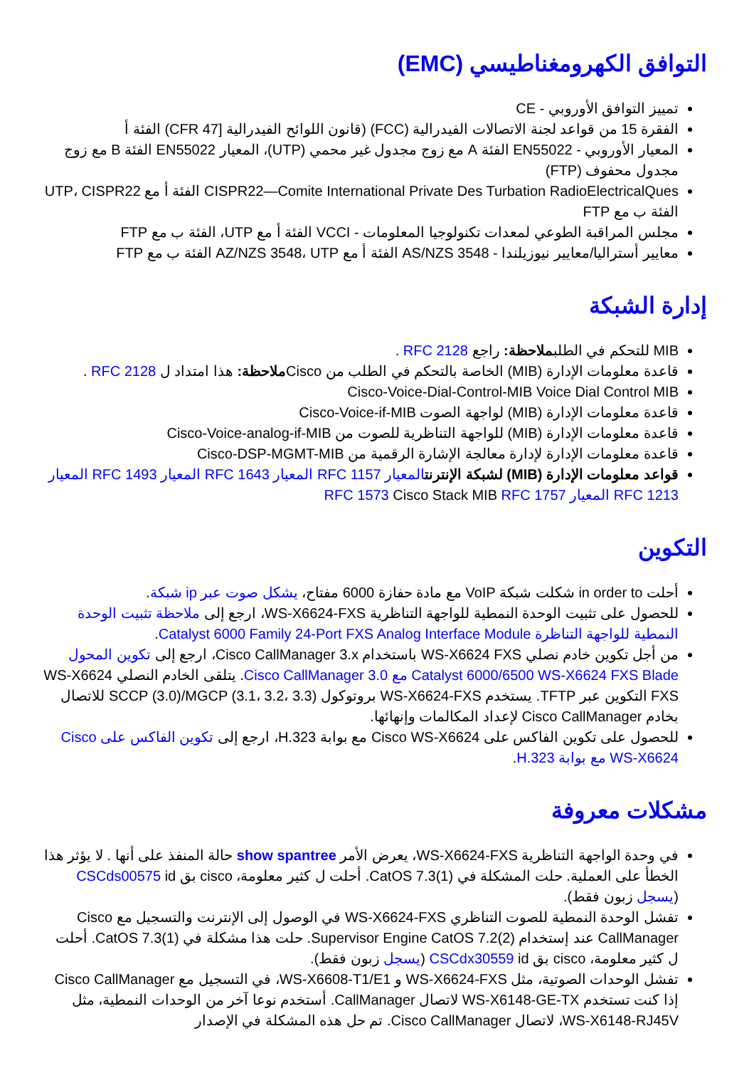التوافق الكهرومغناطيسي (EMC)
تمييز التوافق الأوروبي - CE
الفقرة 15 من قواعد لجنة الاتصالات الفيدرالية (FCC) (قانون اللوائح الفيدرالية [47 CFR) الفئة أ
المعيار الأوروبي - EN55022 الفئة A مع زوج مجدول غير محمي (UTP)، المعيار EN55022 الفئة B مع زوج مجدول محفوف (FTP)
CISPR22—Comite International Private Des Turbation RadioElectricalQues الفئة أ مع UTP، CISPR22 الفئة ب مع FTP
مجلس المراقبة الطوعي لمعدات تكنولوجيا المعلومات - VCCI الفئة أ مع UTP، الفئة ب مع FTP
معايير أستراليا/معايير نيوزيلندا - AS/NZS 3548 الفئة أ مع AZ/NZS 3548، UTP الفئة ب مع FTP
إدارة الشبكة
MIB للتحكم في الطلبملاحظة: راجع RFC 2128 .
قاعدة معلومات الإدارة (MIB) الخاصة بالتحكم في الطلب من Ciscoملاحظة: هذا امتداد ل RFC 2128 .
Cisco-Voice-Dial-Control-MIB Voice Dial Control MIB
قاعدة معلومات الإدارة (MIB) لواجهة الصوت Cisco-Voice-if-MIB
قاعدة معلومات الإدارة (MIB) للواجهة التناظرية للصوت من Cisco-Voice-analog-if-MIB
قاعدة معلومات الإدارة لإدارة معالجة الإشارة الرقمية من Cisco-DSP-MGMT-MIB
قواعد معلومات الإدارة (MIB) لشبكة الإنترنت المعيار RFC 1157 المعيار RFC 1643 المعيار RFC 1493 المعيار RFC 1213 المعيار RFC 1573 Cisco Stack MIB RFC 1757
التكوين
أحلت in order to شكلت شبكة VoIP مع مادة حفازة 6000 مفتاح، يشكل صوت عبر ip شبكة.
للحصول على تثبيت الوحدة النمطية للواجهة التناظرية WS-X6624-FXS، ارجع إلى ملاحظة تثبيت الوحدة النمطية للواجهة التناظرة Catalyst 6000 Family 24-Port FXS Analog Interface Module.
من أجل تكوين خادم نصلي WS-X6624 FXS باستخدام Cisco CallManager 3.x، ارجع إلى تكوين المحول Catalyst 6000/6500 WS-X6624 FXS Blade مع Cisco CallManager 3.0. يتلقى الخادم النصلي WS-X6624 FXS التكوين عبر TFTP. يستخدم WS-X6624-FXS بروتوكول SCCP (3.0)/MGCP (3.1، 3.2، 3.3) للاتصال بخادم Cisco CallManager لإعداد المكالمات وإنهائها.
للحصول على تكوين الفاكس على Cisco WS-X6624 مع بوابة H.323، ارجع إلى تكوين الفاكس على Cisco WS-X6624 مع بوابة H.323.
مشكلات معروفة
في وحدة الواجهة التناظرية WS-X6624-FXS، يعرض الأمر show spantree حالة المنفذ على أنها . لا يؤثر هذا الخطأ على العملية. حلت المشكلة في CatOS 7.3(1). أحلت ل كثير معلومة، cisco بق CSCds00575 id (يسجل زبون فقط).
تفشل الوحدة النمطية للصوت التناظري WS-X6624-FXS في الوصول إلى الإنترنت والتسجيل مع Cisco CallManager عند إستخدام Supervisor Engine CatOS 7.2(2). حلت هذا مشكلة في CatOS 7.3(1). أحلت ل كثير معلومة، cisco بق CSCdx30559 id (يسجل زبون فقط).
تفشل الوحدات الصوتية، مثل WS-X6624-FXS و WS-X6608-T1/E1، في التسجيل مع Cisco CallManager إذا كنت تستخدم WS-X6148-GE-TX لاتصال CallManager. أستخدم نوعا آخر من الوحدات النمطية، مثل WS-X6148-RJ45V، لاتصال Cisco CallManager. تم حل هذه المشكلة في الإصدار